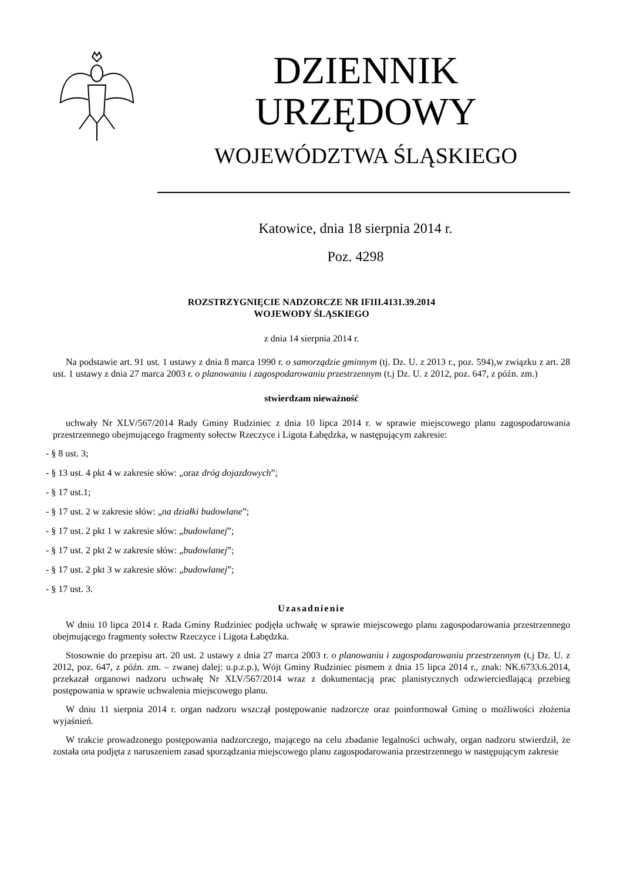DZIENNIK URZĘDOWY
WOJEWÓDZTWA ŚLĄSKIEGO
Katowice, dnia 18 sierpnia 2014 r.
Poz. 4298
ROZSTRZYGNIĘCIE NADZORCZE NR IFIII.4131.39.2014
WOJEWODY ŚLĄSKIEGO
z dnia 14 sierpnia 2014 r.
Na podstawie art. 91 ust. 1 ustawy z dnia 8 marca 1990 r. o samorządzie gminnym (tj. Dz. U. z 2013 r., poz. 594),w związku z art. 28 ust. 1 ustawy z dnia 27 marca 2003 r. o planowaniu i zagospodarowaniu przestrzennym (t.j Dz. U. z 2012, poz. 647, z późn. zm.)
stwierdzam nieważność
uchwały Nr XLV/567/2014 Rady Gminy Rudziniec z dnia 10 lipca 2014 r. w sprawie miejscowego planu zagospodarowania przestrzennego obejmującego fragmenty sołectw Rzeczyce i Ligota Łabędzka, w następującym zakresie:
- § 8 ust. 3;
- § 13 ust. 4 pkt 4 w zakresie słów: „oraz dróg dojazdowych”;
- § 17 ust.1;
- § 17 ust. 2 w zakresie słów: „na działki budowlane”;
- § 17 ust. 2 pkt 1 w zakresie słów: „budowlanej”;
- § 17 ust. 2 pkt 2 w zakresie słów: „budowlanej”;
- § 17 ust. 2 pkt 3 w zakresie słów: „budowlanej”;
- § 17 ust. 3.
Uzasadnienie
W dniu 10 lipca 2014 r. Rada Gminy Rudziniec podjęła uchwałę w sprawie miejscowego planu zagospodarowania przestrzennego obejmującego fragmenty sołectw Rzeczyce i Ligota Łabędzka.
Stosownie do przepisu art. 20 ust. 2 ustawy z dnia 27 marca 2003 r. o planowaniu i zagospodarowaniu przestrzennym (t.j Dz. U. z 2012, poz. 647, z późn. zm. – zwanej dalej: u.p.z.p.), Wójt Gminy Rudziniec pismem z dnia 15 lipca 2014 r., znak: NK.6733.6.2014, przekazał organowi nadzoru uchwałę Nr XLV/567/2014 wraz z dokumentacją prac planistycznych odzwierciedlającą przebieg postępowania w sprawie uchwalenia miejscowego planu.
W dniu 11 sierpnia 2014 r. organ nadzoru wszczął postępowanie nadzorcze oraz poinformował Gminę o możliwości złożenia wyjaśnień.
W trakcie prowadzonego postępowania nadzorczego, mającego na celu zbadanie legalności uchwały, organ nadzoru stwierdził, że została ona podjęta z naruszeniem zasad sporządzania miejscowego planu zagospodarowania przestrzennego w następującym zakresie